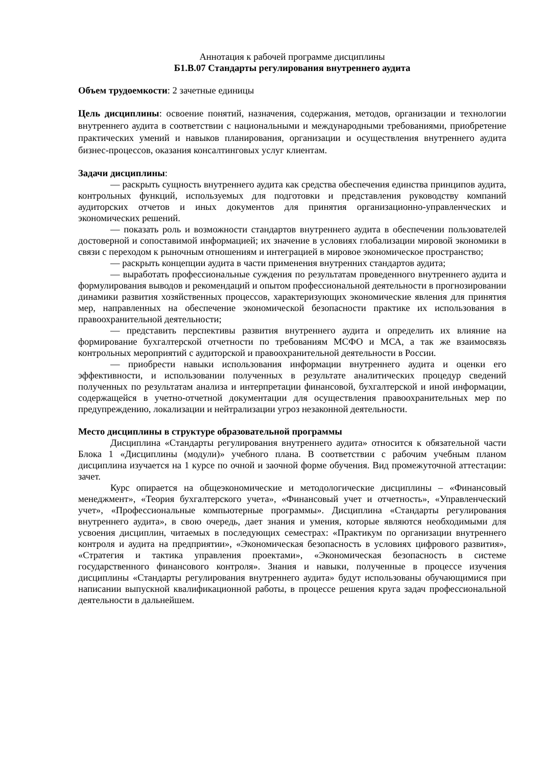Аннотация к рабочей программе дисциплины
Б1.В.07 Стандарты регулирования внутреннего аудита
Объем трудоемкости: 2 зачетные единицы
Цель дисциплины: освоение понятий, назначения, содержания, методов, организации и технологии внутреннего аудита в соответствии с национальными и международными требованиями, приобретение практических умений и навыков планирования, организации и осуществления внутреннего аудита бизнес-процессов, оказания консалтинговых услуг клиентам.
Задачи дисциплины:
— раскрыть сущность внутреннего аудита как средства обеспечения единства принципов аудита, контрольных функций, используемых для подготовки и представления руководству компаний аудиторских отчетов и иных документов для принятия организационно-управленческих и экономических решений.
— показать роль и возможности стандартов внутреннего аудита в обеспечении пользователей достоверной и сопоставимой информацией; их значение в условиях глобализации мировой экономики в связи с переходом к рыночным отношениям и интеграцией в мировое экономическое пространство;
— раскрыть концепции аудита в части применения внутренних стандартов аудита;
— выработать профессиональные суждения по результатам проведенного внутреннего аудита и формулирования выводов и рекомендаций и опытом профессиональной деятельности в прогнозировании динамики развития хозяйственных процессов, характеризующих экономические явления для принятия мер, направленных на обеспечение экономической безопасности практике их использования в правоохранительной деятельности;
— представить перспективы развития внутреннего аудита и определить их влияние на формирование бухгалтерской отчетности по требованиям МСФО и МСА, а так же взаимосвязь контрольных мероприятий с аудиторской и правоохранительной деятельности в России.
— приобрести навыки использования информации внутреннего аудита и оценки его эффективности, и использовании полученных в результате аналитических процедур сведений полученных по результатам анализа и интерпретации финансовой, бухгалтерской и иной информации, содержащейся в учетно-отчетной документации для осуществления правоохранительных мер по предупреждению, локализации и нейтрализации угроз незаконной деятельности.
Место дисциплины в структуре образовательной программы
Дисциплина «Стандарты регулирования внутреннего аудита» относится к обязательной части Блока 1 «Дисциплины (модули)» учебного плана. В соответствии с рабочим учебным планом дисциплина изучается на 1 курсе по очной и заочной форме обучения. Вид промежуточной аттестации: зачет.
Курс опирается на общеэкономические и методологические дисциплины – «Финансовый менеджмент», «Теория бухгалтерского учета», «Финансовый учет и отчетность», «Управленческий учет», «Профессиональные компьютерные программы». Дисциплина «Стандарты регулирования внутреннего аудита», в свою очередь, дает знания и умения, которые являются необходимыми для усвоения дисциплин, читаемых в последующих семестрах: «Практикум по организации внутреннего контроля и аудита на предприятии», «Экономическая безопасность в условиях цифрового развития», «Стратегия и тактика управления проектами», «Экономическая безопасность в системе государственного финансового контроля». Знания и навыки, полученные в процессе изучения дисциплины «Стандарты регулирования внутреннего аудита» будут использованы обучающимися при написании выпускной квалификационной работы, в процессе решения круга задач профессиональной деятельности в дальнейшем.